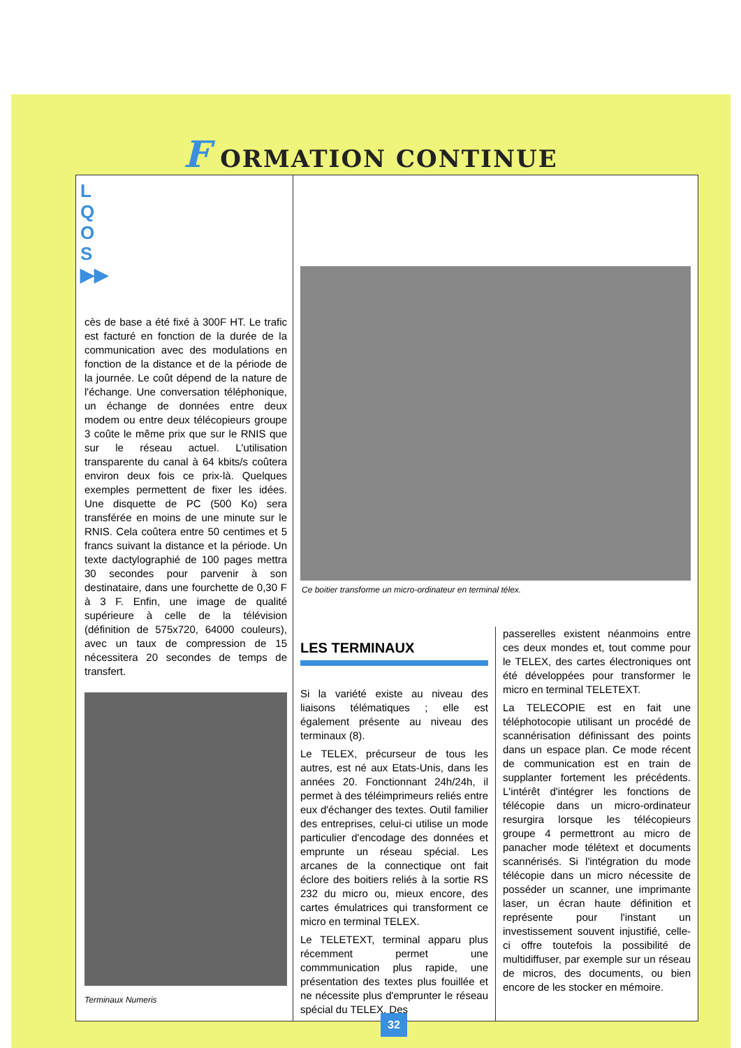F ORMATION CONTINUE
cès de base a été fixé à 300F HT. Le trafic est facturé en fonction de la durée de la communication avec des modulations en fonction de la distance et de la période de la journée. Le coût dépend de la nature de l'échange. Une conversation téléphonique, un échange de données entre deux modem ou entre deux télécopieurs groupe 3 coûte le même prix que sur le RNIS que sur le réseau actuel. L'utilisation transparente du canal à 64 kbits/s coûtera environ deux fois ce prix-là. Quelques exemples permettent de fixer les idées. Une disquette de PC (500 Ko) sera transférée en moins de une minute sur le RNIS. Cela coûtera entre 50 centimes et 5 francs suivant la distance et la période. Un texte dactylographié de 100 pages mettra 30 secondes pour parvenir à son destinataire, dans une fourchette de 0,30 F à 3 F. Enfin, une image de qualité supérieure à celle de la télévision (définition de 575x720, 64000 couleurs), avec un taux de compression de 15 nécessitera 20 secondes de temps de transfert.
Terminaux Numeris
Ce boitier transforme un micro-ordinateur en terminal télex.
LES TERMINAUX
Si la variété existe au niveau des liaisons télématiques ; elle est également présente au niveau des terminaux (8).
Le TELEX, précurseur de tous les autres, est né aux Etats-Unis, dans les années 20. Fonctionnant 24h/24h, il permet à des téléimprimeurs reliés entre eux d'échanger des textes. Outil familier des entreprises, celui-ci utilise un mode particulier d'encodage des données et emprunte un réseau spécial. Les arcanes de la connectique ont fait éclore des boitiers reliés à la sortie RS 232 du micro ou, mieux encore, des cartes émulatrices qui transforment ce micro en terminal TELEX.
Le TELETEXT, terminal apparu plus récemment permet une commmunication plus rapide, une présentation des textes plus fouillée et ne nécessite plus d'emprunter le réseau spécial du TELEX. Des
passerelles existent néanmoins entre ces deux mondes et, tout comme pour le TELEX, des cartes électroniques ont été développées pour transformer le micro en terminal TELETEXT.
La TELECOPIE est en fait une téléphotocopie utilisant un procédé de scannérisation définissant des points dans un espace plan. Ce mode récent de communication est en train de supplanter fortement les précédents. L'intérêt d'intégrer les fonctions de télécopie dans un micro-ordinateur resurgira lorsque les télécopieurs groupe 4 permettront au micro de panacher mode télétext et documents scannérisés. Si l'intégration du mode télécopie dans un micro nécessite de posséder un scanner, une imprimante laser, un écran haute définition et représente pour l'instant un investissement souvent injustifié, celle-ci offre toutefois la possibilité de multidiffuser, par exemple sur un réseau de micros, des documents, ou bien encore de les stocker en mémoire.
L
Q
O
S
▶▶
32